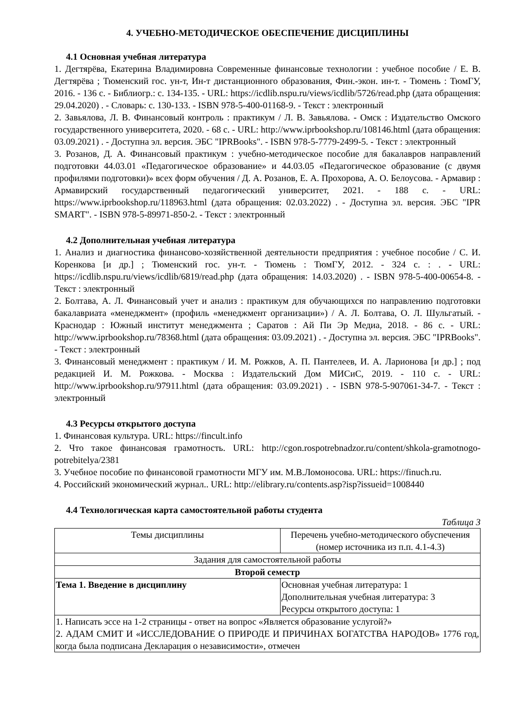4. УЧЕБНО-МЕТОДИЧЕСКОЕ ОБЕСПЕЧЕНИЕ ДИСЦИПЛИНЫ
4.1 Основная учебная литература
1. Дегтярёва, Екатерина Владимировна Современные финансовые технологии : учебное пособие / Е. В. Дегтярёва ; Тюменский гос. ун-т, Ин-т дистанционного образования, Фин.-экон. ин-т. - Тюмень : ТюмГУ, 2016. - 136 с. - Библиогр.: с. 134-135. - URL: https://icdlib.nspu.ru/views/icdlib/5726/read.php (дата обращения: 29.04.2020) . - Словарь: с. 130-133. - ISBN 978-5-400-01168-9. - Текст : электронный
2. Завьялова, Л. В. Финансовый контроль : практикум / Л. В. Завьялова. - Омск : Издательство Омского государственного университета, 2020. - 68 с. - URL: http://www.iprbookshop.ru/108146.html (дата обращения: 03.09.2021) . - Доступна эл. версия. ЭБС "IPRBooks". - ISBN 978-5-7779-2499-5. - Текст : электронный
3. Розанов, Д. А. Финансовый практикум : учебно-методическое пособие для бакалавров направлений подготовки 44.03.01 «Педагогическое образование» и 44.03.05 «Педагогическое образование (с двумя профилями подготовки)» всех форм обучения / Д. А. Розанов, Е. А. Прохорова, А. О. Белоусова. - Армавир : Армавирский государственный педагогический университет, 2021. - 188 с. - URL: https://www.iprbookshop.ru/118963.html (дата обращения: 02.03.2022) . - Доступна эл. версия. ЭБС "IPR SMART". - ISBN 978-5-89971-850-2. - Текст : электронный
4.2 Дополнительная учебная литература
1. Анализ и диагностика финансово-хозяйственной деятельности предприятия : учебное пособие / С. И. Коренкова [и др.] ; Тюменский гос. ун-т. - Тюмень : ТюмГУ, 2012. - 324 с. : . - URL: https://icdlib.nspu.ru/views/icdlib/6819/read.php (дата обращения: 14.03.2020) . - ISBN 978-5-400-00654-8. - Текст : электронный
2. Болтава, А. Л. Финансовый учет и анализ : практикум для обучающихся по направлению подготовки бакалавриата «менеджмент» (профиль «менеджмент организации») / А. Л. Болтава, О. Л. Шульгатый. - Краснодар : Южный институт менеджмента ; Саратов : Ай Пи Эр Медиа, 2018. - 86 с. - URL: http://www.iprbookshop.ru/78368.html (дата обращения: 03.09.2021) . - Доступна эл. версия. ЭБС "IPRBooks". - Текст : электронный
3. Финансовый менеджмент : практикум / И. М. Рожков, А. П. Пантелеев, И. А. Ларионова [и др.] ; под редакцией И. М. Рожкова. - Москва : Издательский Дом МИСиС, 2019. - 110 с. - URL: http://www.iprbookshop.ru/97911.html (дата обращения: 03.09.2021) . - ISBN 978-5-907061-34-7. - Текст : электронный
4.3 Ресурсы открытого доступа
1. Финансовая культура. URL: https://fincult.info
2. Что такое финансовая грамотность. URL: http://cgon.rospotrebnadzor.ru/content/shkola-gramotnogo-potrebitelya/2381
3. Учебное пособие по финансовой грамотности МГУ им. М.В.Ломоносова. URL: https://finuch.ru.
4. Российский экономический журнал.. URL: http://elibrary.ru/contents.asp?isp?issueid=1008440
4.4 Технологическая карта самостоятельной работы студента
Таблица 3
| Темы дисциплины | Перечень учебно-методического обуспечения (номер источника из п.п. 4.1-4.3) |
| --- | --- |
| Задания для самостоятельной работы | |
| Второй семестр | |
| Тема 1. Введение в дисциплину | Основная учебная литература: 1 Дополнительная учебная литература: 3 Ресурсы открытого доступа: 1 |
| 1. Написать эссе на 1-2 страницы - ответ на вопрос «Является образование услугой?» 2. АДАМ СМИТ И «ИССЛЕДОВАНИЕ О ПРИРОДЕ И ПРИЧИНАХ БОГАТСТВА НАРОДОВ» 1776 год, когда была подписана Декларация о независимости», отмечен | |